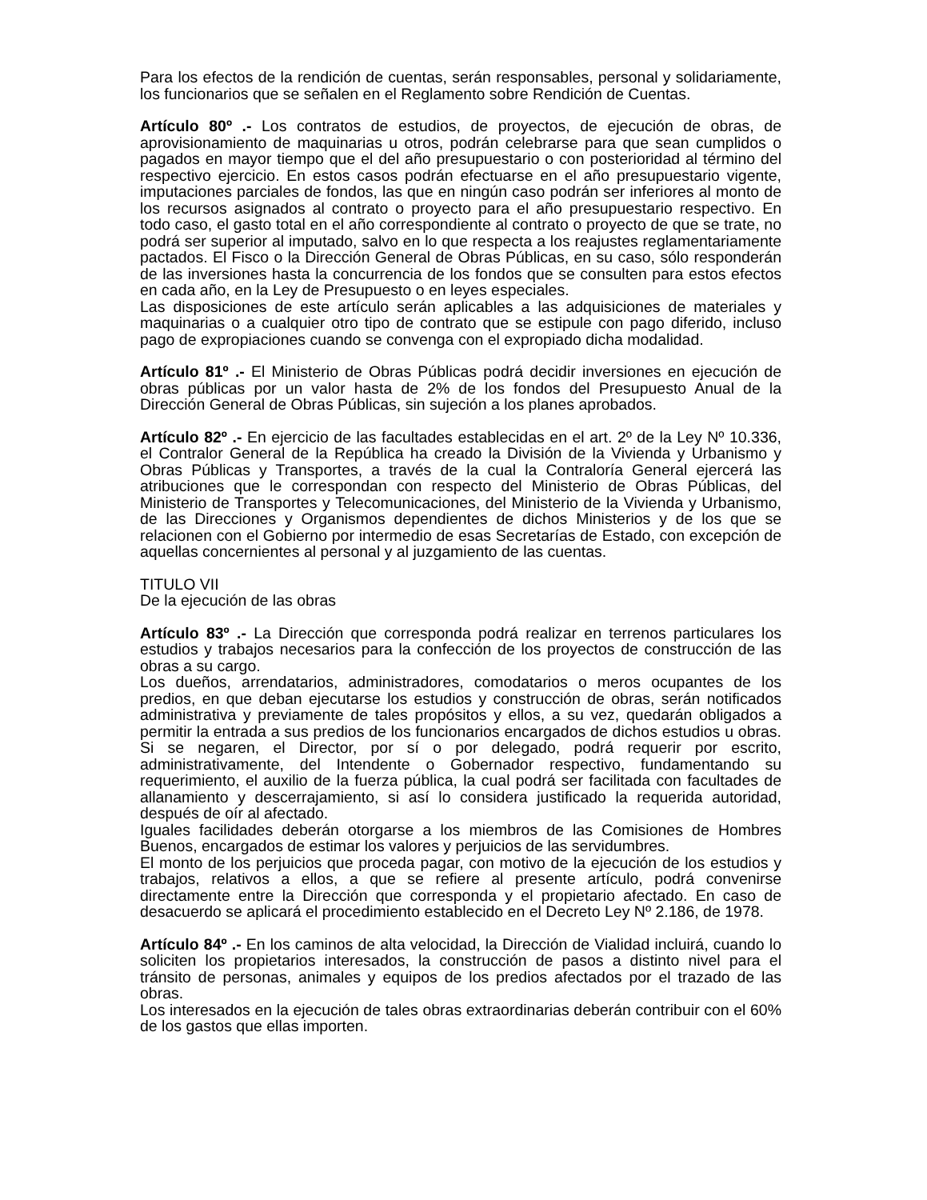Para los efectos de la rendición de cuentas, serán responsables, personal y solidariamente, los funcionarios que se señalen en el Reglamento sobre Rendición de Cuentas.
Artículo 80º .- Los contratos de estudios, de proyectos, de ejecución de obras, de aprovisionamiento de maquinarias u otros, podrán celebrarse para que sean cumplidos o pagados en mayor tiempo que el del año presupuestario o con posterioridad al término del respectivo ejercicio. En estos casos podrán efectuarse en el año presupuestario vigente, imputaciones parciales de fondos, las que en ningún caso podrán ser inferiores al monto de los recursos asignados al contrato o proyecto para el año presupuestario respectivo. En todo caso, el gasto total en el año correspondiente al contrato o proyecto de que se trate, no podrá ser superior al imputado, salvo en lo que respecta a los reajustes reglamentariamente pactados. El Fisco o la Dirección General de Obras Públicas, en su caso, sólo responderán de las inversiones hasta la concurrencia de los fondos que se consulten para estos efectos en cada año, en la Ley de Presupuesto o en leyes especiales.
Las disposiciones de este artículo serán aplicables a las adquisiciones de materiales y maquinarias o a cualquier otro tipo de contrato que se estipule con pago diferido, incluso pago de expropiaciones cuando se convenga con el expropiado dicha modalidad.
Artículo 81º .- El Ministerio de Obras Públicas podrá decidir inversiones en ejecución de obras públicas por un valor hasta de 2% de los fondos del Presupuesto Anual de la Dirección General de Obras Públicas, sin sujeción a los planes aprobados.
Artículo 82º .- En ejercicio de las facultades establecidas en el art. 2º de la Ley Nº 10.336, el Contralor General de la República ha creado la División de la Vivienda y Urbanismo y Obras Públicas y Transportes, a través de la cual la Contraloría General ejercerá las atribuciones que le correspondan con respecto del Ministerio de Obras Públicas, del Ministerio de Transportes y Telecomunicaciones, del Ministerio de la Vivienda y Urbanismo, de las Direcciones y Organismos dependientes de dichos Ministerios y de los que se relacionen con el Gobierno por intermedio de esas Secretarías de Estado, con excepción de aquellas concernientes al personal y al juzgamiento de las cuentas.
TITULO VII
De la ejecución de las obras
Artículo 83º .- La Dirección que corresponda podrá realizar en terrenos particulares los estudios y trabajos necesarios para la confección de los proyectos de construcción de las obras a su cargo.
Los dueños, arrendatarios, administradores, comodatarios o meros ocupantes de los predios, en que deban ejecutarse los estudios y construcción de obras, serán notificados administrativa y previamente de tales propósitos y ellos, a su vez, quedarán obligados a permitir la entrada a sus predios de los funcionarios encargados de dichos estudios u obras. Si se negaren, el Director, por sí o por delegado, podrá requerir por escrito, administrativamente, del Intendente o Gobernador respectivo, fundamentando su requerimiento, el auxilio de la fuerza pública, la cual podrá ser facilitada con facultades de allanamiento y descerrajamiento, si así lo considera justificado la requerida autoridad, después de oír al afectado.
Iguales facilidades deberán otorgarse a los miembros de las Comisiones de Hombres Buenos, encargados de estimar los valores y perjuicios de las servidumbres.
El monto de los perjuicios que proceda pagar, con motivo de la ejecución de los estudios y trabajos, relativos a ellos, a que se refiere al presente artículo, podrá convenirse directamente entre la Dirección que corresponda y el propietario afectado. En caso de desacuerdo se aplicará el procedimiento establecido en el Decreto Ley Nº 2.186, de 1978.
Artículo 84º .- En los caminos de alta velocidad, la Dirección de Vialidad incluirá, cuando lo soliciten los propietarios interesados, la construcción de pasos a distinto nivel para el tránsito de personas, animales y equipos de los predios afectados por el trazado de las obras.
Los interesados en la ejecución de tales obras extraordinarias deberán contribuir con el 60% de los gastos que ellas importen.